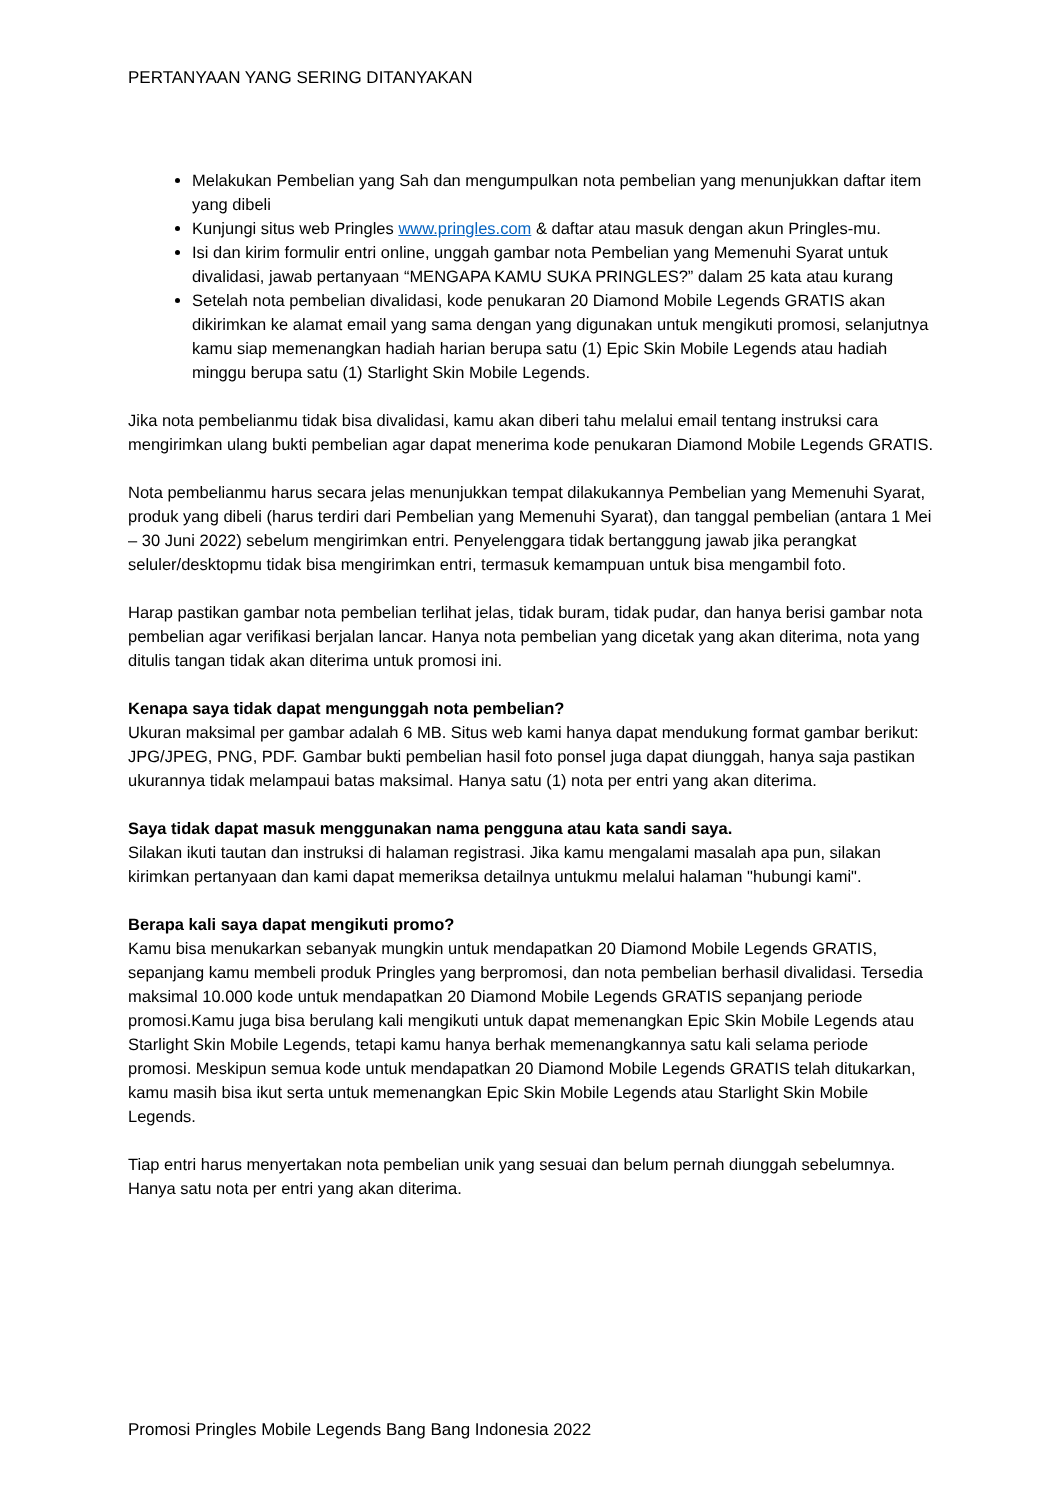PERTANYAAN YANG SERING DITANYAKAN
Melakukan Pembelian yang Sah dan mengumpulkan nota pembelian yang menunjukkan daftar item yang dibeli
Kunjungi situs web Pringles www.pringles.com & daftar atau masuk dengan akun Pringles-mu.
Isi dan kirim formulir entri online, unggah gambar nota Pembelian yang Memenuhi Syarat untuk divalidasi, jawab pertanyaan “MENGAPA KAMU SUKA PRINGLES?” dalam 25 kata atau kurang
Setelah nota pembelian divalidasi, kode penukaran 20 Diamond Mobile Legends GRATIS akan dikirimkan ke alamat email yang sama dengan yang digunakan untuk mengikuti promosi, selanjutnya kamu siap memenangkan hadiah harian berupa satu (1) Epic Skin Mobile Legends atau hadiah minggu berupa satu (1) Starlight Skin Mobile Legends.
Jika nota pembelianmu tidak bisa divalidasi, kamu akan diberi tahu melalui email tentang instruksi cara mengirimkan ulang bukti pembelian agar dapat menerima kode penukaran Diamond Mobile Legends GRATIS.
Nota pembelianmu harus secara jelas menunjukkan tempat dilakukannya Pembelian yang Memenuhi Syarat, produk yang dibeli (harus terdiri dari Pembelian yang Memenuhi Syarat), dan tanggal pembelian (antara 1 Mei – 30 Juni 2022) sebelum mengirimkan entri. Penyelenggara tidak bertanggung jawab jika perangkat seluler/desktopmu tidak bisa mengirimkan entri, termasuk kemampuan untuk bisa mengambil foto.
Harap pastikan gambar nota pembelian terlihat jelas, tidak buram, tidak pudar, dan hanya berisi gambar nota pembelian agar verifikasi berjalan lancar. Hanya nota pembelian yang dicetak yang akan diterima, nota yang ditulis tangan tidak akan diterima untuk promosi ini.
Kenapa saya tidak dapat mengunggah nota pembelian?
Ukuran maksimal per gambar adalah 6 MB. Situs web kami hanya dapat mendukung format gambar berikut: JPG/JPEG, PNG, PDF. Gambar bukti pembelian hasil foto ponsel juga dapat diunggah, hanya saja pastikan ukurannya tidak melampaui batas maksimal. Hanya satu (1) nota per entri yang akan diterima.
Saya tidak dapat masuk menggunakan nama pengguna atau kata sandi saya.
Silakan ikuti tautan dan instruksi di halaman registrasi. Jika kamu mengalami masalah apa pun, silakan kirimkan pertanyaan dan kami dapat memeriksa detailnya untukmu melalui halaman "hubungi kami".
Berapa kali saya dapat mengikuti promo?
Kamu bisa menukarkan sebanyak mungkin untuk mendapatkan 20 Diamond Mobile Legends GRATIS, sepanjang kamu membeli produk Pringles yang berpromosi, dan nota pembelian berhasil divalidasi. Tersedia maksimal 10.000 kode untuk mendapatkan 20 Diamond Mobile Legends GRATIS sepanjang periode promosi.Kamu juga bisa berulang kali mengikuti untuk dapat memenangkan Epic Skin Mobile Legends atau Starlight Skin Mobile Legends, tetapi kamu hanya berhak memenangkannya satu kali selama periode promosi. Meskipun semua kode untuk mendapatkan 20 Diamond Mobile Legends GRATIS telah ditukarkan, kamu masih bisa ikut serta untuk memenangkan Epic Skin Mobile Legends atau Starlight Skin Mobile Legends.
Tiap entri harus menyertakan nota pembelian unik yang sesuai dan belum pernah diunggah sebelumnya. Hanya satu nota per entri yang akan diterima.
Promosi Pringles Mobile Legends Bang Bang Indonesia 2022